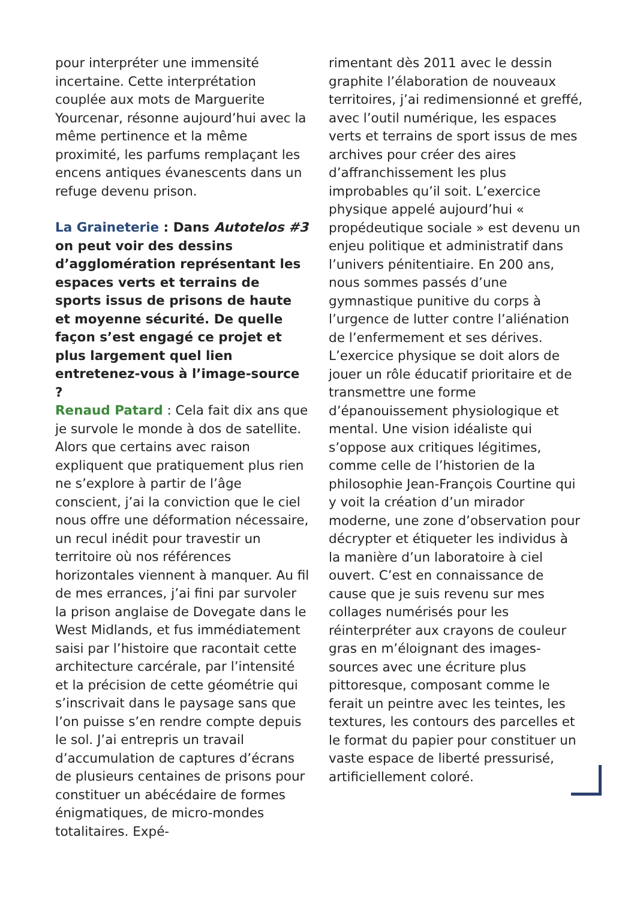pour interpréter une immensité incertaine. Cette interprétation couplée aux mots de Marguerite Yourcenar, résonne aujourd’hui avec la même pertinence et la même proximité, les parfums remplaçant les encens antiques évanescents dans un refuge devenu prison.
La Graineterie : Dans Autotelos #3 on peut voir des dessins d’agglomération représentant les espaces verts et terrains de sports issus de prisons de haute et moyenne sécurité. De quelle façon s’est engagé ce projet et plus largement quel lien entretenez-vous à l’image-source ?
Renaud Patard : Cela fait dix ans que je survole le monde à dos de satellite. Alors que certains avec raison expliquent que pratiquement plus rien ne s’explore à partir de l’âge conscient, j’ai la conviction que le ciel nous offre une déformation nécessaire, un recul inédit pour travestir un territoire où nos références horizontales viennent à manquer. Au fil de mes errances, j’ai fini par survoler la prison anglaise de Dovegate dans le West Midlands, et fus immédiatement saisi par l’histoire que racontait cette architecture carcérale, par l’intensité et la précision de cette géométrie qui s’inscrivait dans le paysage sans que l’on puisse s’en rendre compte depuis le sol. J’ai entrepris un travail d’accumulation de captures d’écrans de plusieurs centaines de prisons pour constituer un abécédaire de formes énigmatiques, de micro-mondes totalitaires. Expé-
rimentant dès 2011 avec le dessin graphite l’élaboration de nouveaux territoires, j’ai redimensionné et greffé, avec l’outil numérique, les espaces verts et terrains de sport issus de mes archives pour créer des aires d’affranchissement les plus improbables qu’il soit. L’exercice physique appelé aujourd’hui « propédeutique sociale » est devenu un enjeu politique et administratif dans l’univers pénitentiaire. En 200 ans, nous sommes passés d’une gymnastique punitive du corps à l’urgence de lutter contre l’aliénation de l’enfermement et ses dérives. L’exercice physique se doit alors de jouer un rôle éducatif prioritaire et de transmettre une forme d’épanouissement physiologique et mental. Une vision idéaliste qui s’oppose aux critiques légitimes, comme celle de l’historien de la philosophie Jean-François Courtine qui y voit la création d’un mirador moderne, une zone d’observation pour décrypter et étiqueter les individus à la manière d’un laboratoire à ciel ouvert. C’est en connaissance de cause que je suis revenu sur mes collages numérisés pour les réinterpréter aux crayons de couleur gras en m’éloignant des images-sources avec une écriture plus pittoresque, composant comme le ferait un peintre avec les teintes, les textures, les contours des parcelles et le format du papier pour constituer un vaste espace de liberté pressurisé, artificiellement coloré.